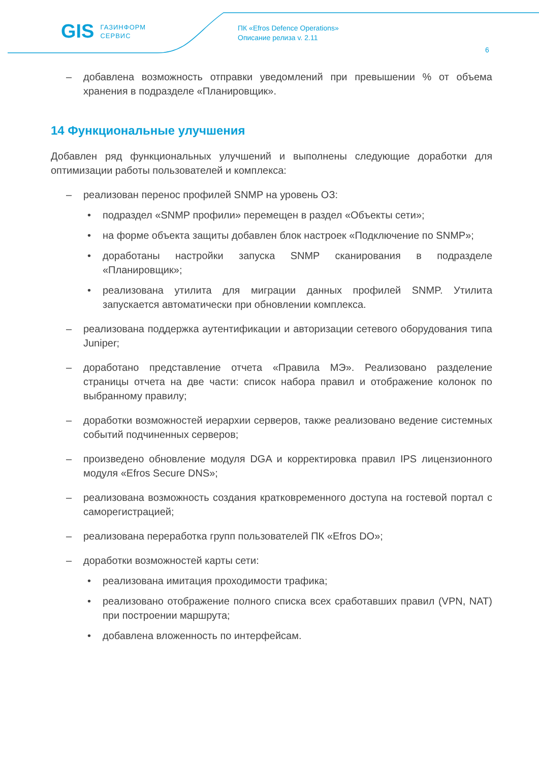GIS ГАЗИНФОРМ
СЕРВИС
ПК «Efros Defence Operations»
Описание релиза v. 2.11
6
– добавлена возможность отправки уведомлений при превышении % от объема хранения в подразделе «Планировщик».
14 Функциональные улучшения
Добавлен ряд функциональных улучшений и выполнены следующие доработки для оптимизации работы пользователей и комплекса:
– реализован перенос профилей SNMP на уровень ОЗ:
• подраздел «SNMP профили» перемещен в раздел «Объекты сети»;
• на форме объекта защиты добавлен блок настроек «Подключение по SNMP»;
• доработаны настройки запуска SNMP сканирования в подразделе «Планировщик»;
• реализована утилита для миграции данных профилей SNMP. Утилита запускается автоматически при обновлении комплекса.
– реализована поддержка аутентификации и авторизации сетевого оборудования типа Juniper;
– доработано представление отчета «Правила МЭ». Реализовано разделение страницы отчета на две части: список набора правил и отображение колонок по выбранному правилу;
– доработки возможностей иерархии серверов, также реализовано ведение системных событий подчиненных серверов;
– произведено обновление модуля DGA и корректировка правил IPS лицензионного модуля «Efros Secure DNS»;
– реализована возможность создания кратковременного доступа на гостевой портал с саморегистрацией;
– реализована переработка групп пользователей ПК «Efros DO»;
– доработки возможностей карты сети:
• реализована имитация проходимости трафика;
• реализовано отображение полного списка всех сработавших правил (VPN, NAT) при построении маршрута;
• добавлена вложенность по интерфейсам.